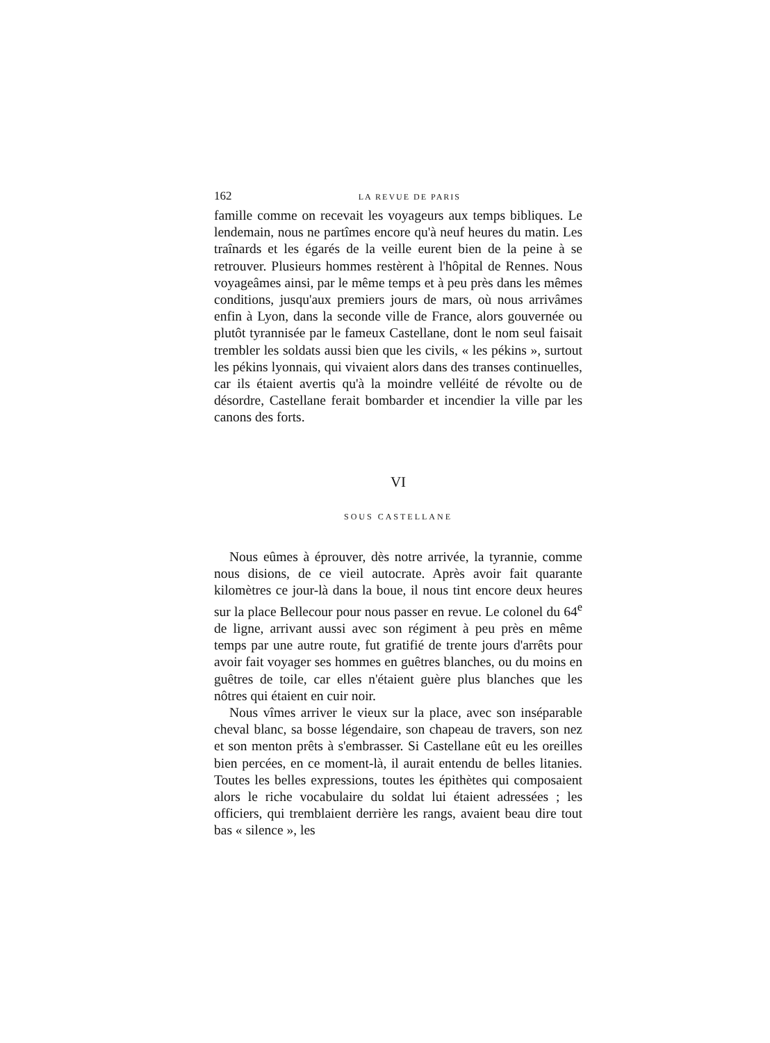162 LA REVUE DE PARIS
famille comme on recevait les voyageurs aux temps bibliques. Le lendemain, nous ne partîmes encore qu'à neuf heures du matin. Les traînards et les égarés de la veille eurent bien de la peine à se retrouver. Plusieurs hommes restèrent à l'hôpital de Rennes. Nous voyageâmes ainsi, par le même temps et à peu près dans les mêmes conditions, jusqu'aux premiers jours de mars, où nous arrivâmes enfin à Lyon, dans la seconde ville de France, alors gouvernée ou plutôt tyrannisée par le fameux Castellane, dont le nom seul faisait trembler les soldats aussi bien que les civils, « les pékins », surtout les pékins lyonnais, qui vivaient alors dans des transes continuelles, car ils étaient avertis qu'à la moindre velléité de révolte ou de désordre, Castellane ferait bombarder et incendier la ville par les canons des forts.
VI
SOUS CASTELLANE
Nous eûmes à éprouver, dès notre arrivée, la tyrannie, comme nous disions, de ce vieil autocrate. Après avoir fait quarante kilomètres ce jour-là dans la boue, il nous tint encore deux heures sur la place Bellecour pour nous passer en revue. Le colonel du 64<sup>e</sup> de ligne, arrivant aussi avec son régiment à peu près en même temps par une autre route, fut gratifié de trente jours d'arrêts pour avoir fait voyager ses hommes en guêtres blanches, ou du moins en guêtres de toile, car elles n'étaient guère plus blanches que les nôtres qui étaient en cuir noir.
Nous vîmes arriver le vieux sur la place, avec son inséparable cheval blanc, sa bosse légendaire, son chapeau de travers, son nez et son menton prêts à s'embrasser. Si Castellane eût eu les oreilles bien percées, en ce moment-là, il aurait entendu de belles litanies. Toutes les belles expressions, toutes les épithètes qui composaient alors le riche vocabulaire du soldat lui étaient adressées ; les officiers, qui tremblaient derrière les rangs, avaient beau dire tout bas « silence », les